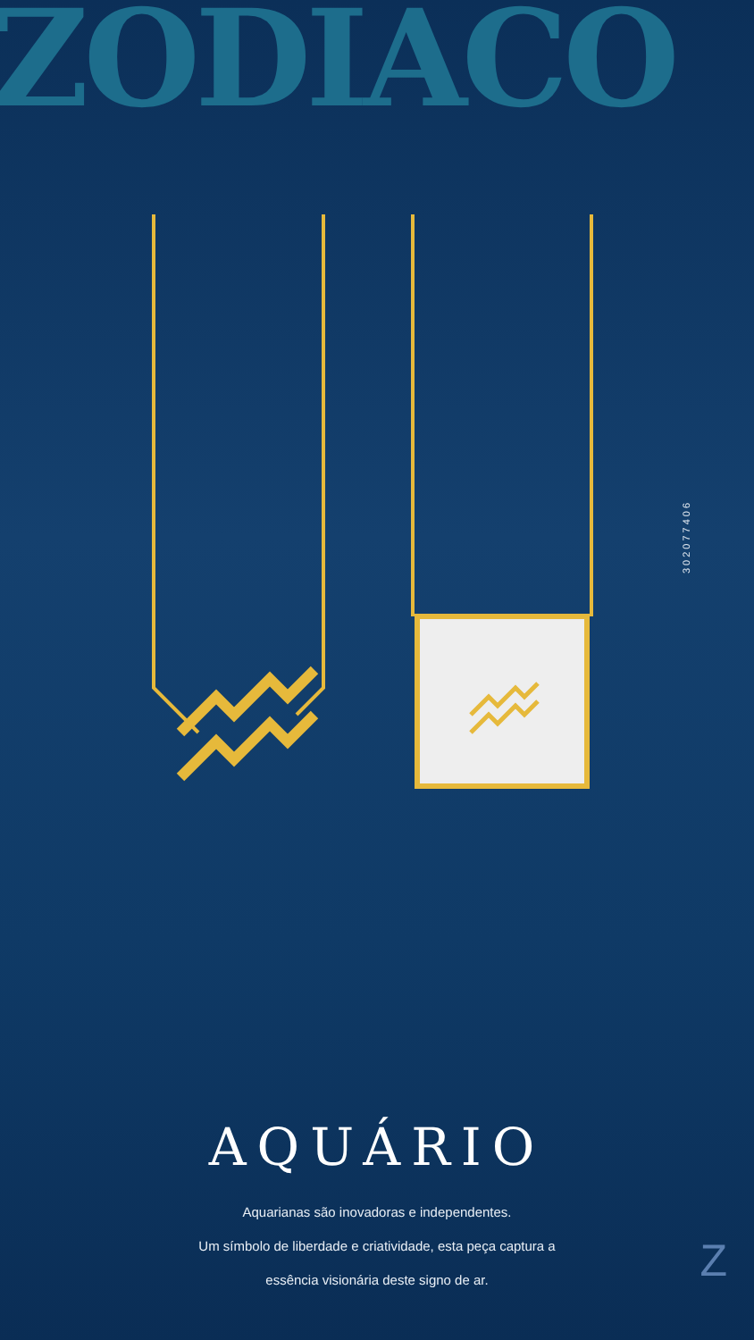ZODÍACO
302077406
AQUÁRIO
Aquarianas são inovadoras e independentes.
Um símbolo de liberdade e criatividade, esta peça captura a
essência visionária deste signo de ar.
Z